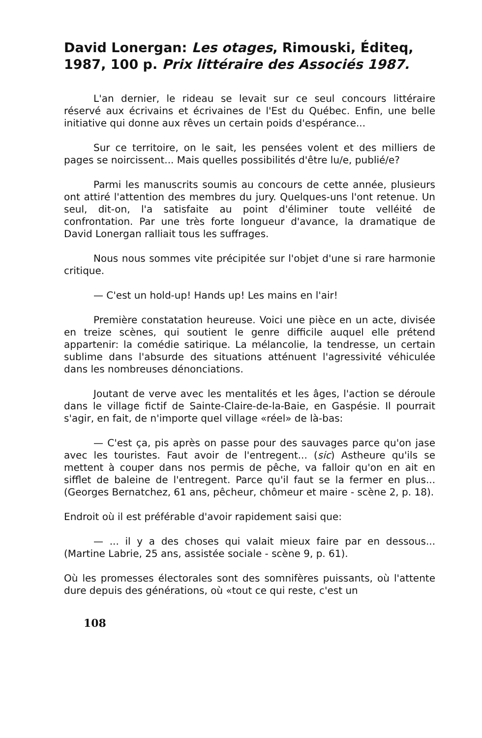David Lonergan: Les otages, Rimouski, Éditeq, 1987, 100 p. Prix littéraire des Associés 1987.
L'an dernier, le rideau se levait sur ce seul concours littéraire réservé aux écrivains et écrivaines de l'Est du Québec. Enfin, une belle initiative qui donne aux rêves un certain poids d'espérance...
Sur ce territoire, on le sait, les pensées volent et des milliers de pages se noircissent... Mais quelles possibilités d'être lu/e, publié/e?
Parmi les manuscrits soumis au concours de cette année, plusieurs ont attiré l'attention des membres du jury. Quelques-uns l'ont retenue. Un seul, dit-on, l'a satisfaite au point d'éliminer toute velléité de confrontation. Par une très forte longueur d'avance, la dramatique de David Lonergan ralliait tous les suffrages.
Nous nous sommes vite précipitée sur l'objet d'une si rare harmonie critique.
— C'est un hold-up! Hands up! Les mains en l'air!
Première constatation heureuse. Voici une pièce en un acte, divisée en treize scènes, qui soutient le genre difficile auquel elle prétend appartenir: la comédie satirique. La mélancolie, la tendresse, un certain sublime dans l'absurde des situations atténuent l'agressivité véhiculée dans les nombreuses dénonciations.
Joutant de verve avec les mentalités et les âges, l'action se déroule dans le village fictif de Sainte-Claire-de-la-Baie, en Gaspésie. Il pourrait s'agir, en fait, de n'importe quel village «réel» de là-bas:
— C'est ça, pis après on passe pour des sauvages parce qu'on jase avec les touristes. Faut avoir de l'entregent... (sic) Astheure qu'ils se mettent à couper dans nos permis de pêche, va falloir qu'on en ait en sifflet de baleine de l'entregent. Parce qu'il faut se la fermer en plus... (Georges Bernatchez, 61 ans, pêcheur, chômeur et maire - scène 2, p. 18).
Endroit où il est préférable d'avoir rapidement saisi que:
— ... il y a des choses qui valait mieux faire par en dessous... (Martine Labrie, 25 ans, assistée sociale - scène 9, p. 61).
Où les promesses électorales sont des somnifères puissants, où l'attente dure depuis des générations, où «tout ce qui reste, c'est un
108